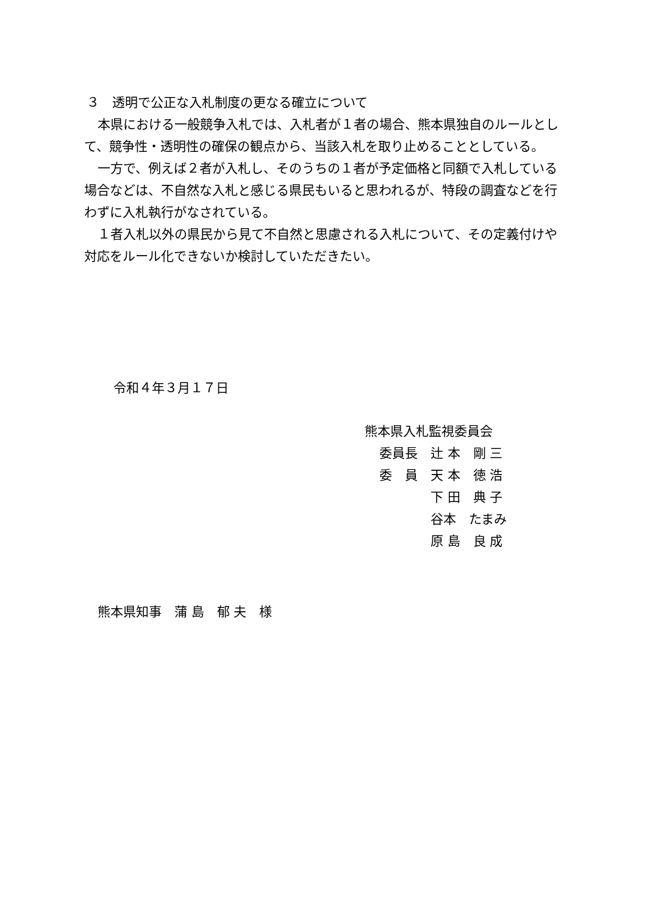３　透明で公正な入札制度の更なる確立について
本県における一般競争入札では、入札者が１者の場合、熊本県独自のルールとして、競争性・透明性の確保の観点から、当該入札を取り止めることとしている。
一方で、例えば２者が入札し、そのうちの１者が予定価格と同額で入札している場合などは、不自然な入札と感じる県民もいると思われるが、特段の調査などを行わずに入札執行がなされている。
１者入札以外の県民から見て不自然と思慮される入札について、その定義付けや対応をルール化できないか検討していただきたい。
令和４年３月１７日
熊本県入札監視委員会
委員長　辻 本　剛 三
委　員　天 本　徳 浩
　　　　下 田　典 子
　　　　谷本　たまみ
　　　　原 島　良 成
熊本県知事　蒲 島　郁 夫　様